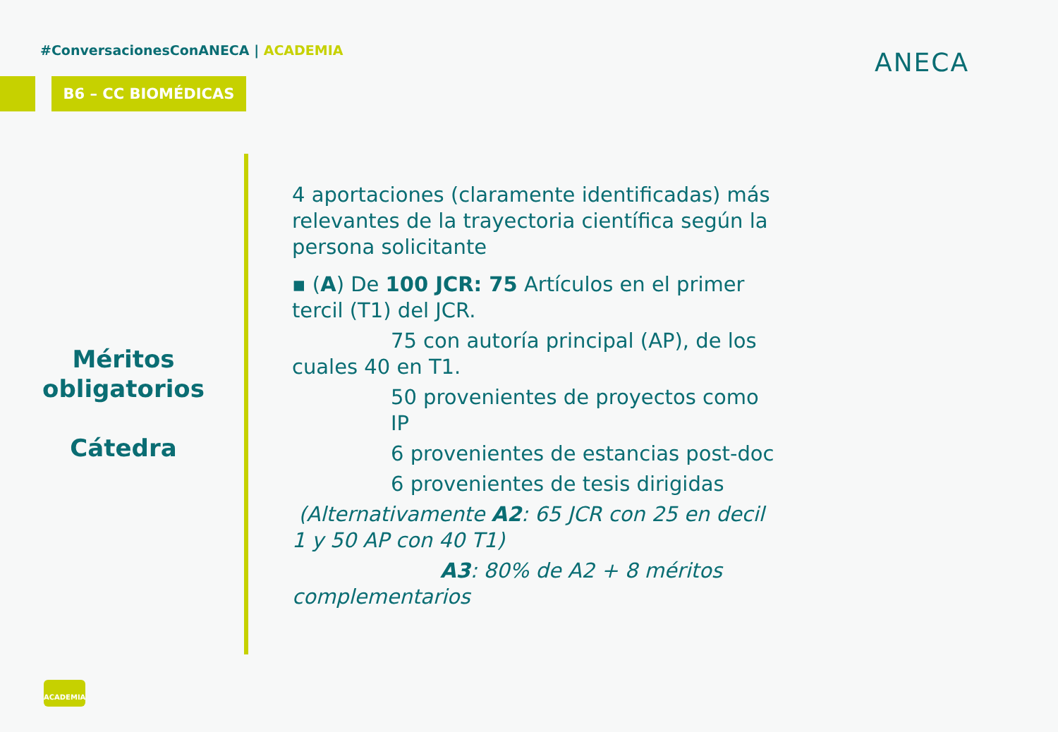#ConversacionesConANECA | ACADEMIA
B6 – CC BIOMÉDICAS
ANECA
Méritos obligatorios
Cátedra
4 aportaciones (claramente identificadas) más relevantes de la trayectoria científica según la persona solicitante
▪ (A) De 100 JCR: 75 Artículos en el primer tercil (T1) del JCR.
75 con autoría principal (AP), de los
cuales 40 en T1.
50 provenientes de proyectos como IP
6 provenientes de estancias post-doc
6 provenientes de tesis dirigidas
(Alternativamente A2: 65 JCR con 25 en decil 1 y 50 AP con 40 T1)
A3: 80% de A2 + 8 méritos
complementarios
ACADEMIA